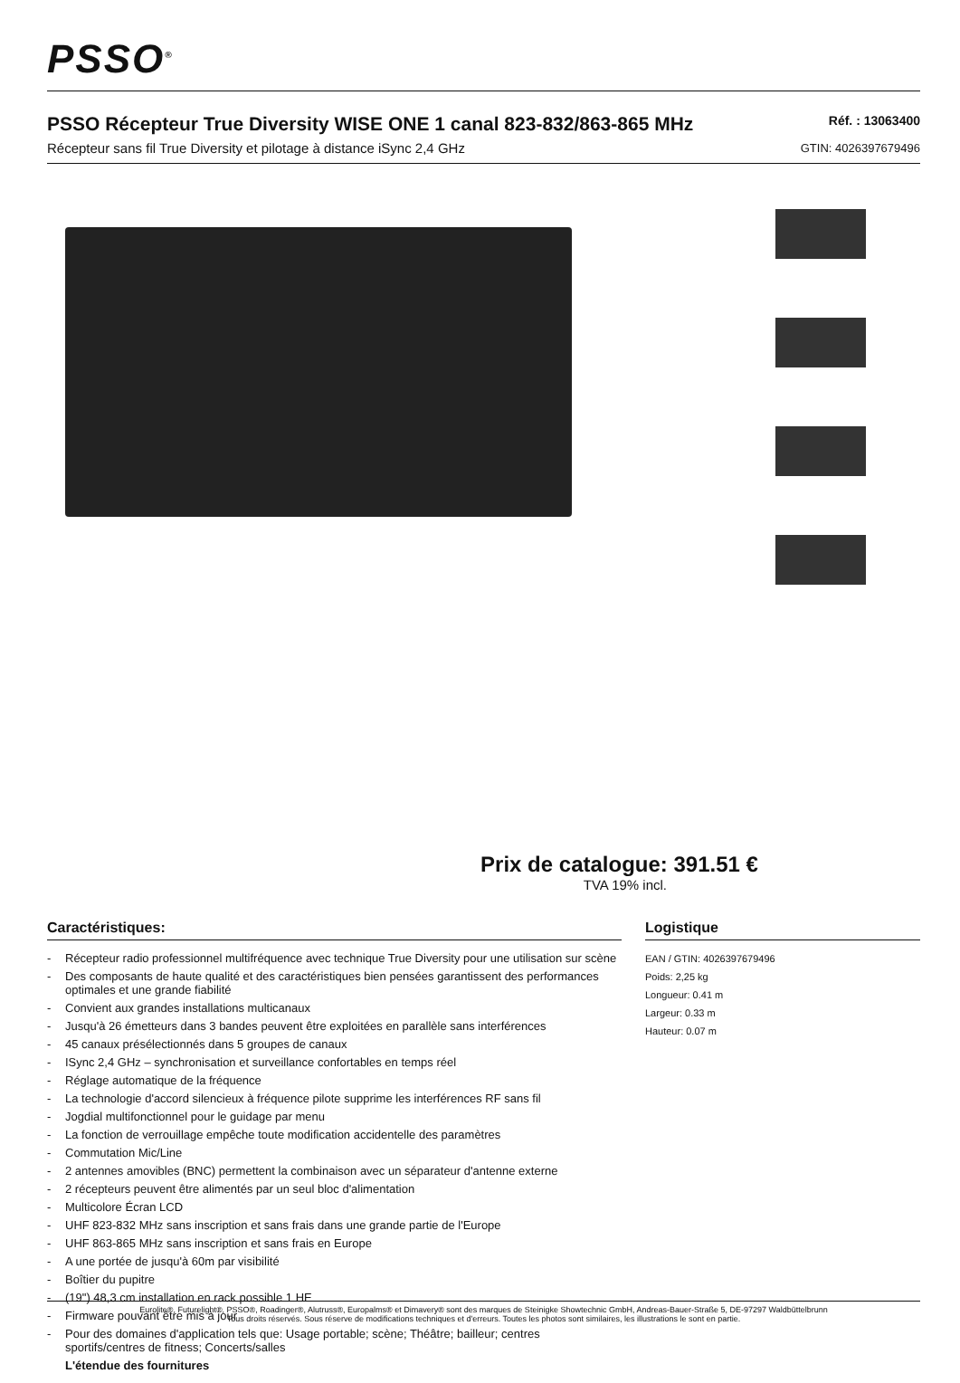PSSO<sup>®</sup>
PSSO Récepteur True Diversity WISE ONE 1 canal 823-832/863-865 MHz
Récepteur sans fil True Diversity et pilotage à distance iSync 2,4 GHz
Réf. : 13063400
GTIN: 4026397679496
Prix de catalogue: 391.51 €
TVA 19% incl.
Caractéristiques:
- Récepteur radio professionnel multifréquence avec technique True Diversity pour une utilisation sur scène
- Des composants de haute qualité et des caractéristiques bien pensées garantissent des performances optimales et une grande fiabilité
- Convient aux grandes installations multicanaux
- Jusqu'à 26 émetteurs dans 3 bandes peuvent être exploitées en parallèle sans interférences
- 45 canaux présélectionnés dans 5 groupes de canaux
- ISync 2,4 GHz – synchronisation et surveillance confortables en temps réel
- Réglage automatique de la fréquence
- La technologie d'accord silencieux à fréquence pilote supprime les interférences RF sans fil
- Jogdial multifonctionnel pour le guidage par menu
- La fonction de verrouillage empêche toute modification accidentelle des paramètres
- Commutation Mic/Line
- 2 antennes amovibles (BNC) permettent la combinaison avec un séparateur d'antenne externe
- 2 récepteurs peuvent être alimentés par un seul bloc d'alimentation
- Multicolore Écran LCD
- UHF 823-832 MHz sans inscription et sans frais dans une grande partie de l'Europe
- UHF 863-865 MHz sans inscription et sans frais en Europe
- A une portée de jusqu'à 60m par visibilité
- Boîtier du pupitre
- (19") 48,3 cm installation en rack possible 1 HE
- Firmware pouvant être mis à jour
- Pour des domaines d'application tels que: Usage portable; scène; Théâtre; bailleur; centres sportifs/centres de fitness; Concerts/salles
L'étendue des fournitures
Logistique
EAN / GTIN: 4026397679496
Poids: 2,25 kg
Longueur: 0.41 m
Largeur: 0.33 m
Hauteur: 0.07 m
Eurolite®, Futurelight®, PSSO®, Roadinger®, Alutruss®, Europalms® et Dimavery® sont des marques de Steinigke Showtechnic GmbH, Andreas-Bauer-Straße 5, DE-97297 Waldbüttelbrunn
Tous droits réservés. Sous réserve de modifications techniques et d'erreurs. Toutes les photos sont similaires, les illustrations le sont en partie.